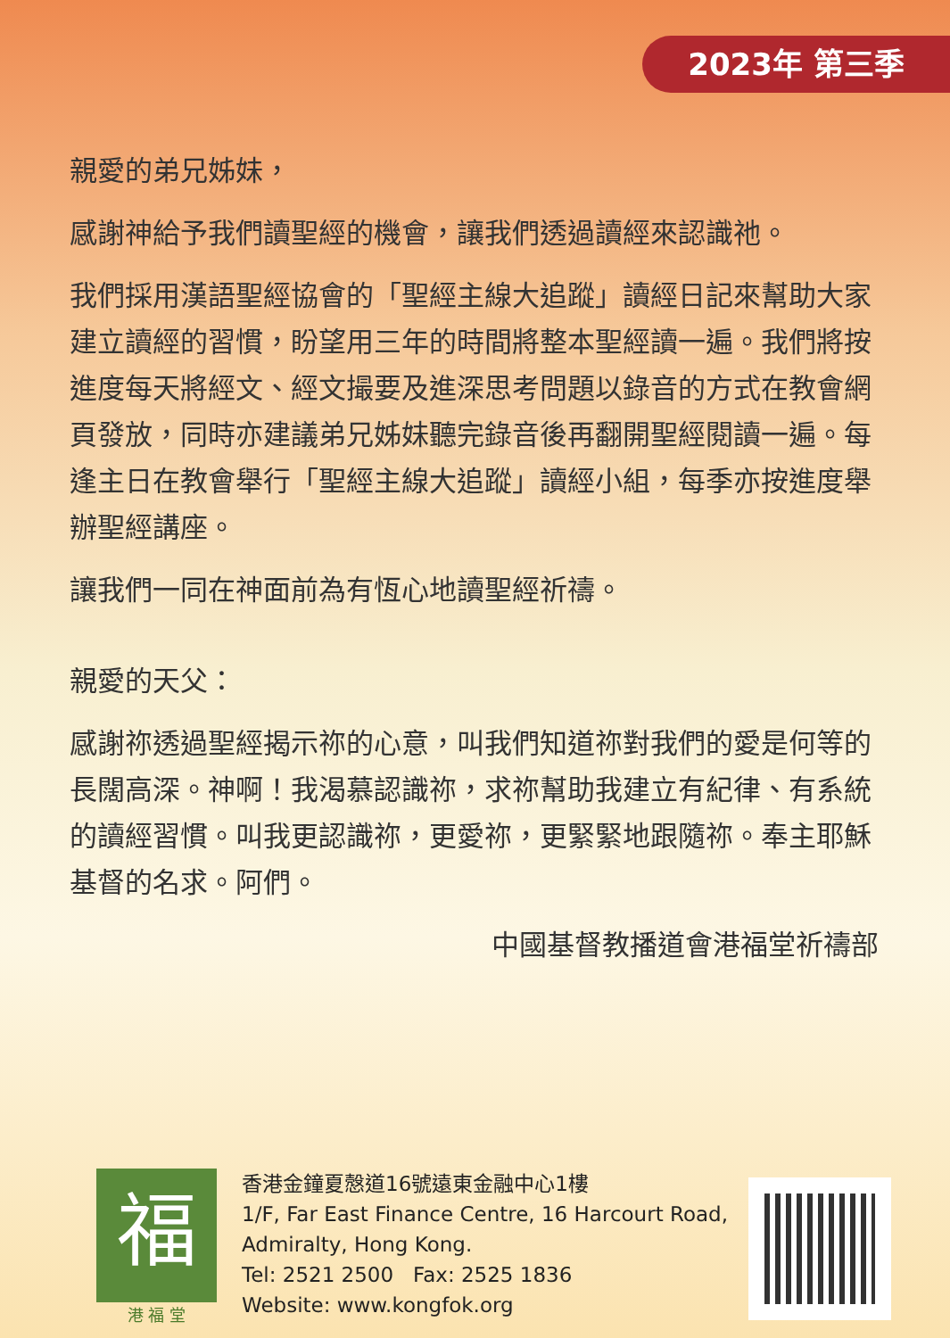2023年 第三季
親愛的弟兄姊妹，
感謝神給予我們讀聖經的機會，讓我們透過讀經來認識祂。
我們採用漢語聖經協會的「聖經主線大追蹤」讀經日記來幫助大家建立讀經的習慣，盼望用三年的時間將整本聖經讀一遍。我們將按進度每天將經文、經文撮要及進深思考問題以錄音的方式在教會網頁發放，同時亦建議弟兄姊妹聽完錄音後再翻開聖經閱讀一遍。每逢主日在教會舉行「聖經主線大追蹤」讀經小組，每季亦按進度舉辦聖經講座。
讓我們一同在神面前為有恆心地讀聖經祈禱。
親愛的天父：
感謝祢透過聖經揭示祢的心意，叫我們知道祢對我們的愛是何等的長闊高深。神啊！我渴慕認識祢，求祢幫助我建立有紀律、有系統的讀經習慣。叫我更認識祢，更愛祢，更緊緊地跟隨祢。奉主耶穌基督的名求。阿們。
中國基督教播道會港福堂祈禱部
福
港 福 堂
香港金鐘夏慤道16號遠東金融中心1樓
1/F, Far East Finance Centre, 16 Harcourt Road,
Admiralty, Hong Kong.
Tel: 2521 2500 Fax: 2525 1836
Website: www.kongfok.org